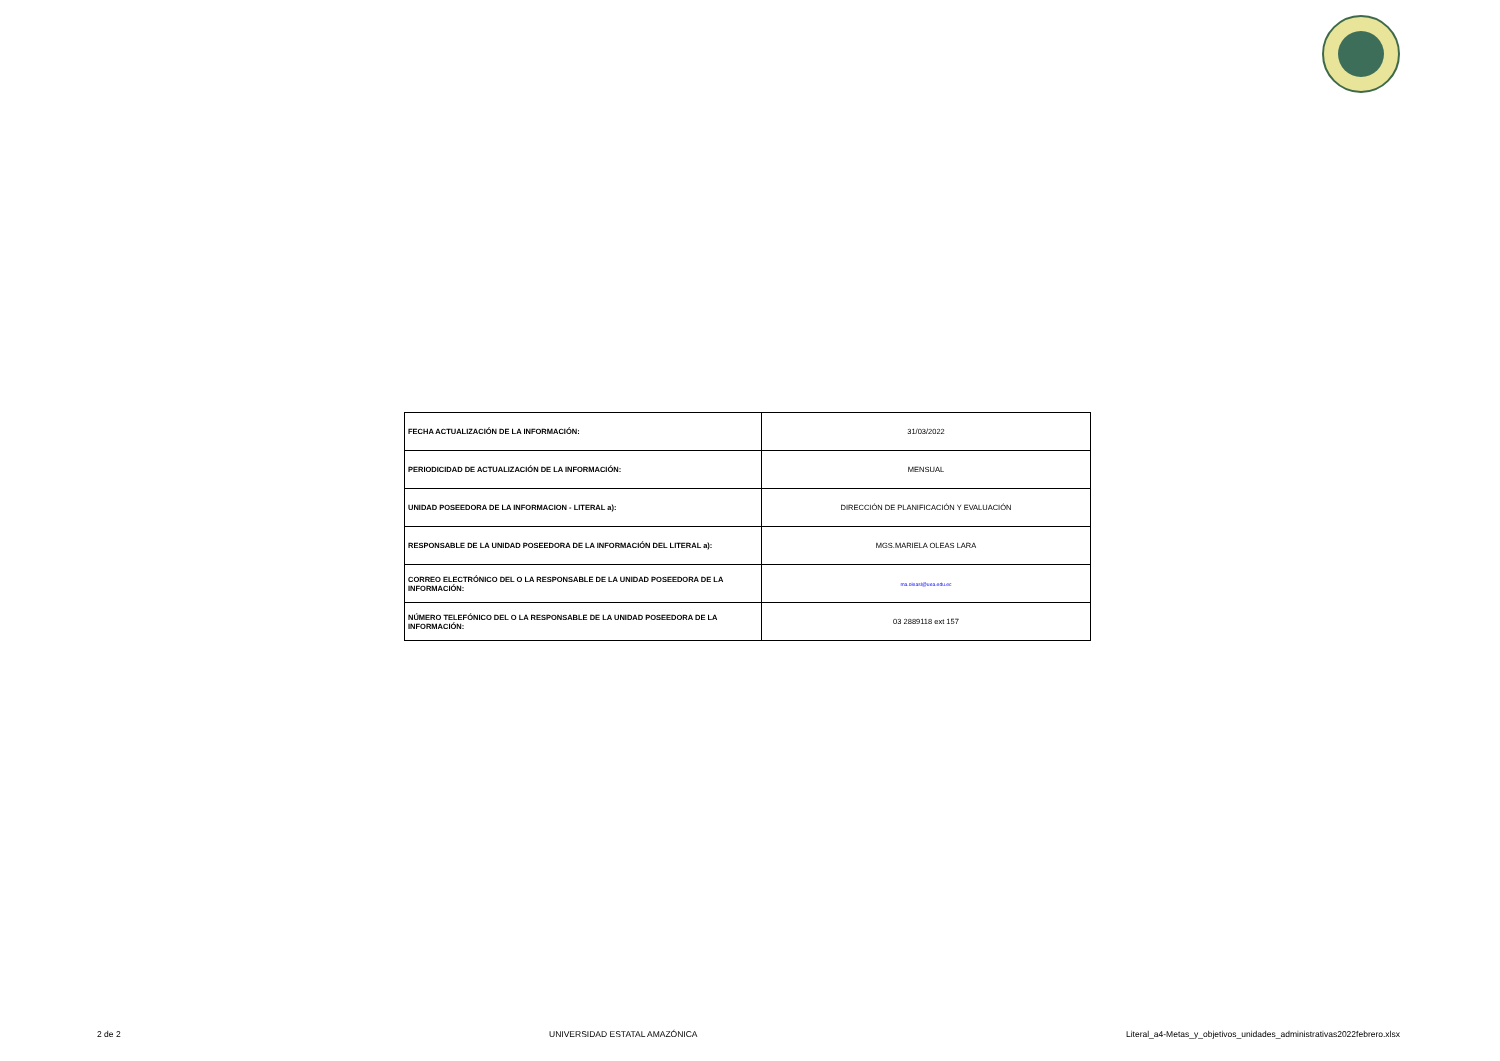| FECHA ACTUALIZACIÓN DE LA INFORMACIÓN: | 31/03/2022 |
| PERIODICIDAD DE ACTUALIZACIÓN DE LA INFORMACIÓN: | MENSUAL |
| UNIDAD POSEEDORA DE LA INFORMACION - LITERAL a): | DIRECCIÓN DE PLANIFICACIÓN Y EVALUACIÓN |
| RESPONSABLE DE LA UNIDAD POSEEDORA DE LA INFORMACIÓN DEL LITERAL a): | MGS.MARIELA OLEAS LARA |
| CORREO ELECTRÓNICO DEL O LA RESPONSABLE DE LA UNIDAD POSEEDORA DE LA INFORMACIÓN: | ma.oleasl@uea.edu.ec |
| NÚMERO TELEFÓNICO DEL O LA RESPONSABLE DE LA UNIDAD POSEEDORA DE LA INFORMACIÓN: | 03 2889118 ext 157 |
2 de 2 UNIVERSIDAD ESTATAL AMAZÓNICA Literal_a4-Metas_y_objetivos_unidades_administrativas2022febrero.xlsx